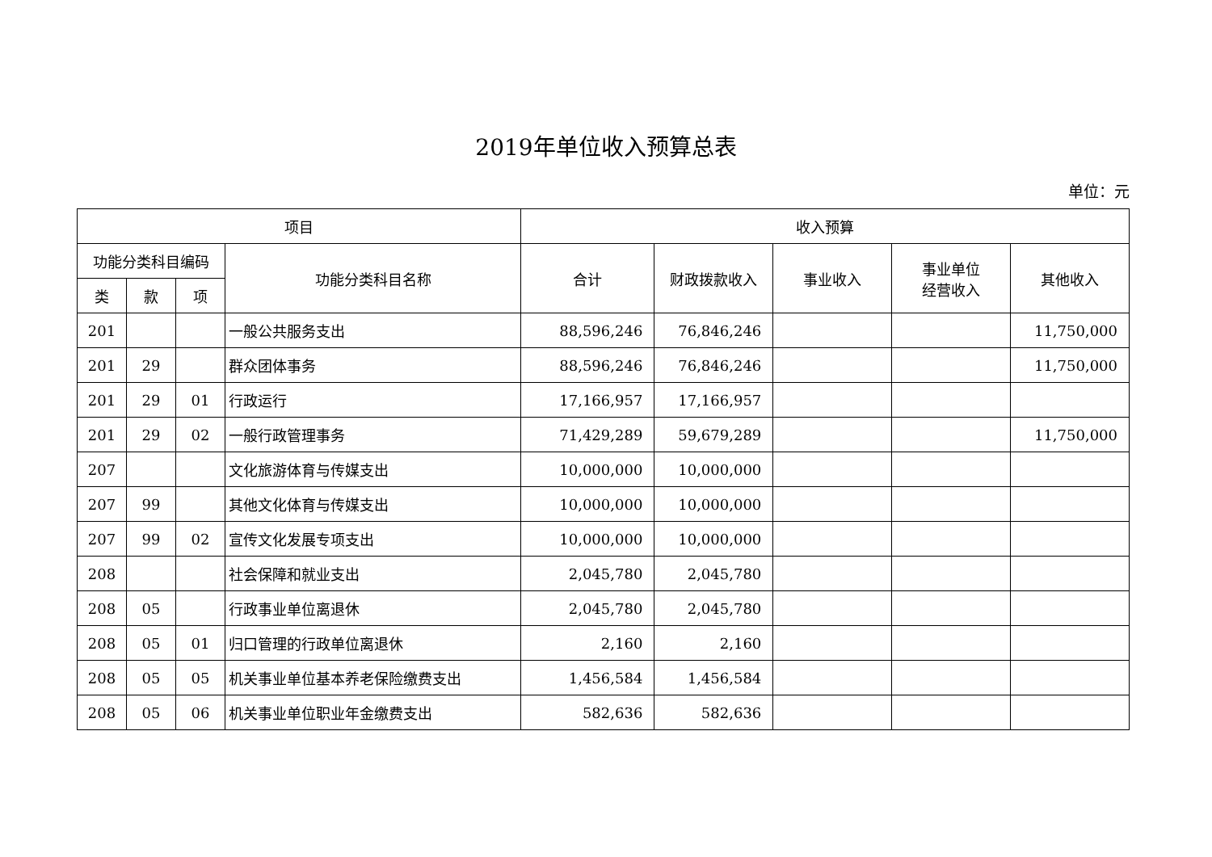2019年单位收入预算总表
单位：元
| 项目 | | | | 收入预算 | | | | |
| --- | --- | --- | --- | --- | --- | --- | --- | --- |
| 功能分类科目编码 | | | 功能分类科目名称 | 合计 | 财政拨款收入 | 事业收入 | 事业单位 经营收入 | 其他收入 |
| 类 | 款 | 项 | | | | | | |
| 201 | | | 一般公共服务支出 | 88,596,246 | 76,846,246 | | | 11,750,000 |
| 201 | 29 | | 群众团体事务 | 88,596,246 | 76,846,246 | | | 11,750,000 |
| 201 | 29 | 01 | 行政运行 | 17,166,957 | 17,166,957 | | | |
| 201 | 29 | 02 | 一般行政管理事务 | 71,429,289 | 59,679,289 | | | 11,750,000 |
| 207 | | | 文化旅游体育与传媒支出 | 10,000,000 | 10,000,000 | | | |
| 207 | 99 | | 其他文化体育与传媒支出 | 10,000,000 | 10,000,000 | | | |
| 207 | 99 | 02 | 宣传文化发展专项支出 | 10,000,000 | 10,000,000 | | | |
| 208 | | | 社会保障和就业支出 | 2,045,780 | 2,045,780 | | | |
| 208 | 05 | | 行政事业单位离退休 | 2,045,780 | 2,045,780 | | | |
| 208 | 05 | 01 | 归口管理的行政单位离退休 | 2,160 | 2,160 | | | |
| 208 | 05 | 05 | 机关事业单位基本养老保险缴费支出 | 1,456,584 | 1,456,584 | | | |
| 208 | 05 | 06 | 机关事业单位职业年金缴费支出 | 582,636 | 582,636 | | | |